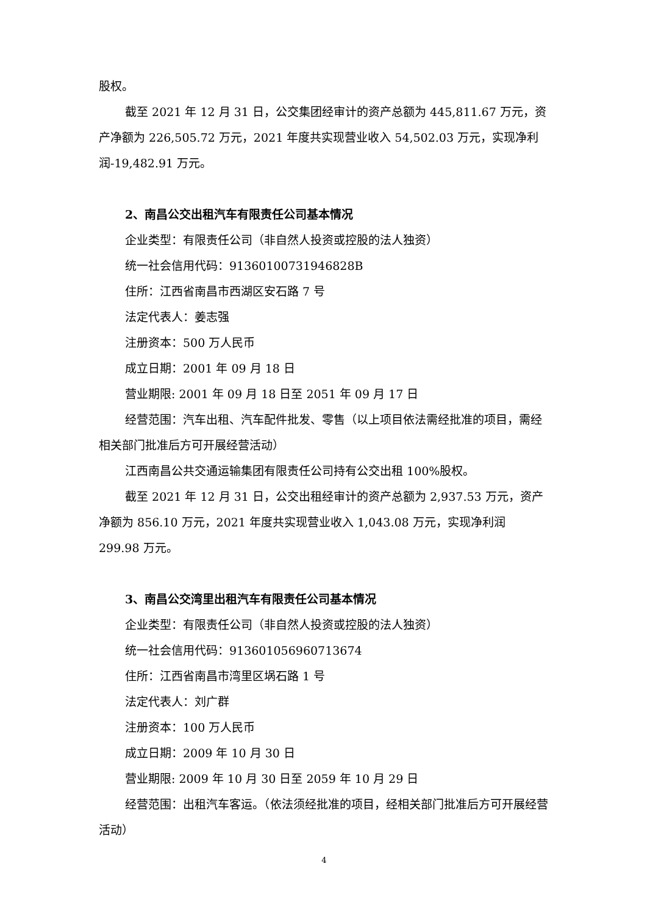股权。
截至 2021 年 12 月 31 日，公交集团经审计的资产总额为 445,811.67 万元，资产净额为 226,505.72 万元，2021 年度共实现营业收入 54,502.03 万元，实现净利润-19,482.91 万元。
2、南昌公交出租汽车有限责任公司基本情况
企业类型：有限责任公司（非自然人投资或控股的法人独资）
统一社会信用代码：91360100731946828B
住所：江西省南昌市西湖区安石路 7 号
法定代表人：姜志强
注册资本：500 万人民币
成立日期：2001 年 09 月 18 日
营业期限: 2001 年 09 月 18 日至 2051 年 09 月 17 日
经营范围：汽车出租、汽车配件批发、零售（以上项目依法需经批准的项目，需经相关部门批准后方可开展经营活动）
江西南昌公共交通运输集团有限责任公司持有公交出租 100%股权。
截至 2021 年 12 月 31 日，公交出租经审计的资产总额为 2,937.53 万元，资产净额为 856.10 万元，2021 年度共实现营业收入 1,043.08 万元，实现净利润 299.98 万元。
3、南昌公交湾里出租汽车有限责任公司基本情况
企业类型：有限责任公司（非自然人投资或控股的法人独资）
统一社会信用代码：913601056960713674
住所：江西省南昌市湾里区埚石路 1 号
法定代表人：刘广群
注册资本：100 万人民币
成立日期：2009 年 10 月 30 日
营业期限: 2009 年 10 月 30 日至 2059 年 10 月 29 日
经营范围：出租汽车客运。（依法须经批准的项目，经相关部门批准后方可开展经营活动）
4